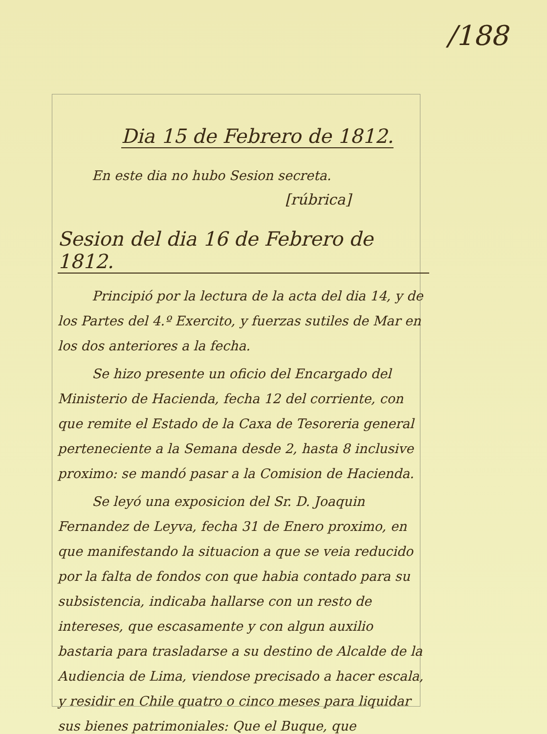/188
Dia 15 de Febrero de 1812.
En este dia no hubo Sesion secreta.
[rúbrica]
Sesion del dia 16 de Febrero de 1812.
Principió por la lectura de la acta del dia 14, y de los Partes del 4.º Exercito, y fuerzas sutiles de Mar en los dos anteriores a la fecha.
Se hizo presente un oficio del Encargado del Ministerio de Hacienda, fecha 12 del corriente, con que remite el Estado de la Caxa de Tesoreria general perteneciente a la Semana desde 2, hasta 8 inclusive proximo: se mandó pasar a la Comision de Hacienda.
Se leyó una exposicion del Sr. D. Joaquin Fernandez de Leyva, fecha 31 de Enero proximo, en que manifestando la situacion a que se veia reducido por la falta de fondos con que habia contado para su subsistencia, indicaba hallarse con un resto de intereses, que escasamente y con algun auxilio bastaria para trasladarse a su destino de Alcalde de la Audiencia de Lima, viendose precisado a hacer escala, y residir en Chile quatro o cinco meses para liquidar sus bienes patrimoniales: Que el Buque, que